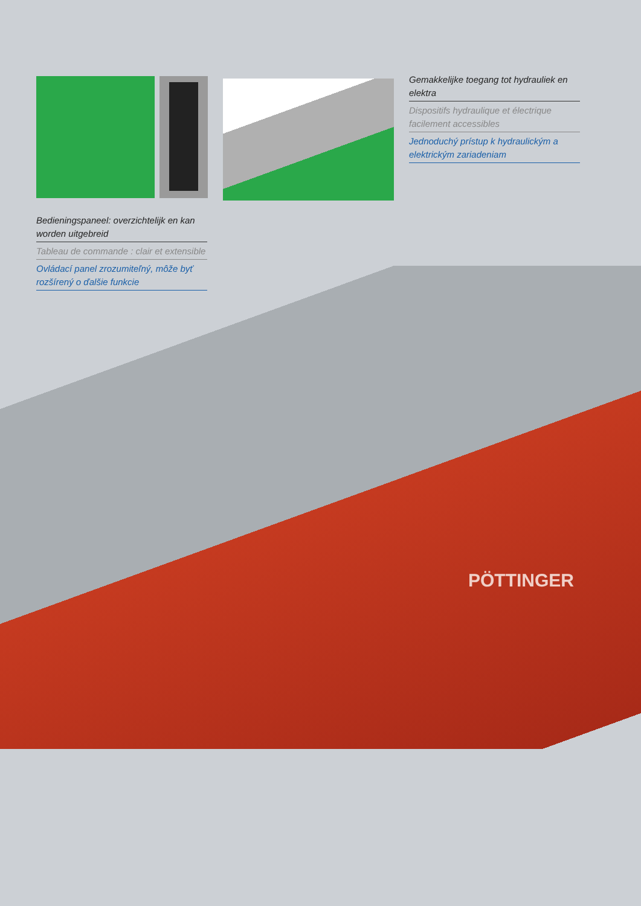PÖTTINGER
Gemakkelijke toegang tot hydrauliek en elektra
Dispositifs hydraulique et électrique facilement accessibles
Jednoduchý prístup k hydraulickým a elektrickým zariadeniam
Bedieningspaneel: overzichtelijk en kan worden uitgebreid
Tableau de commande : clair et extensible
Ovládací panel zrozumiteľný, môže byť rozšírený o ďalšie funkcie